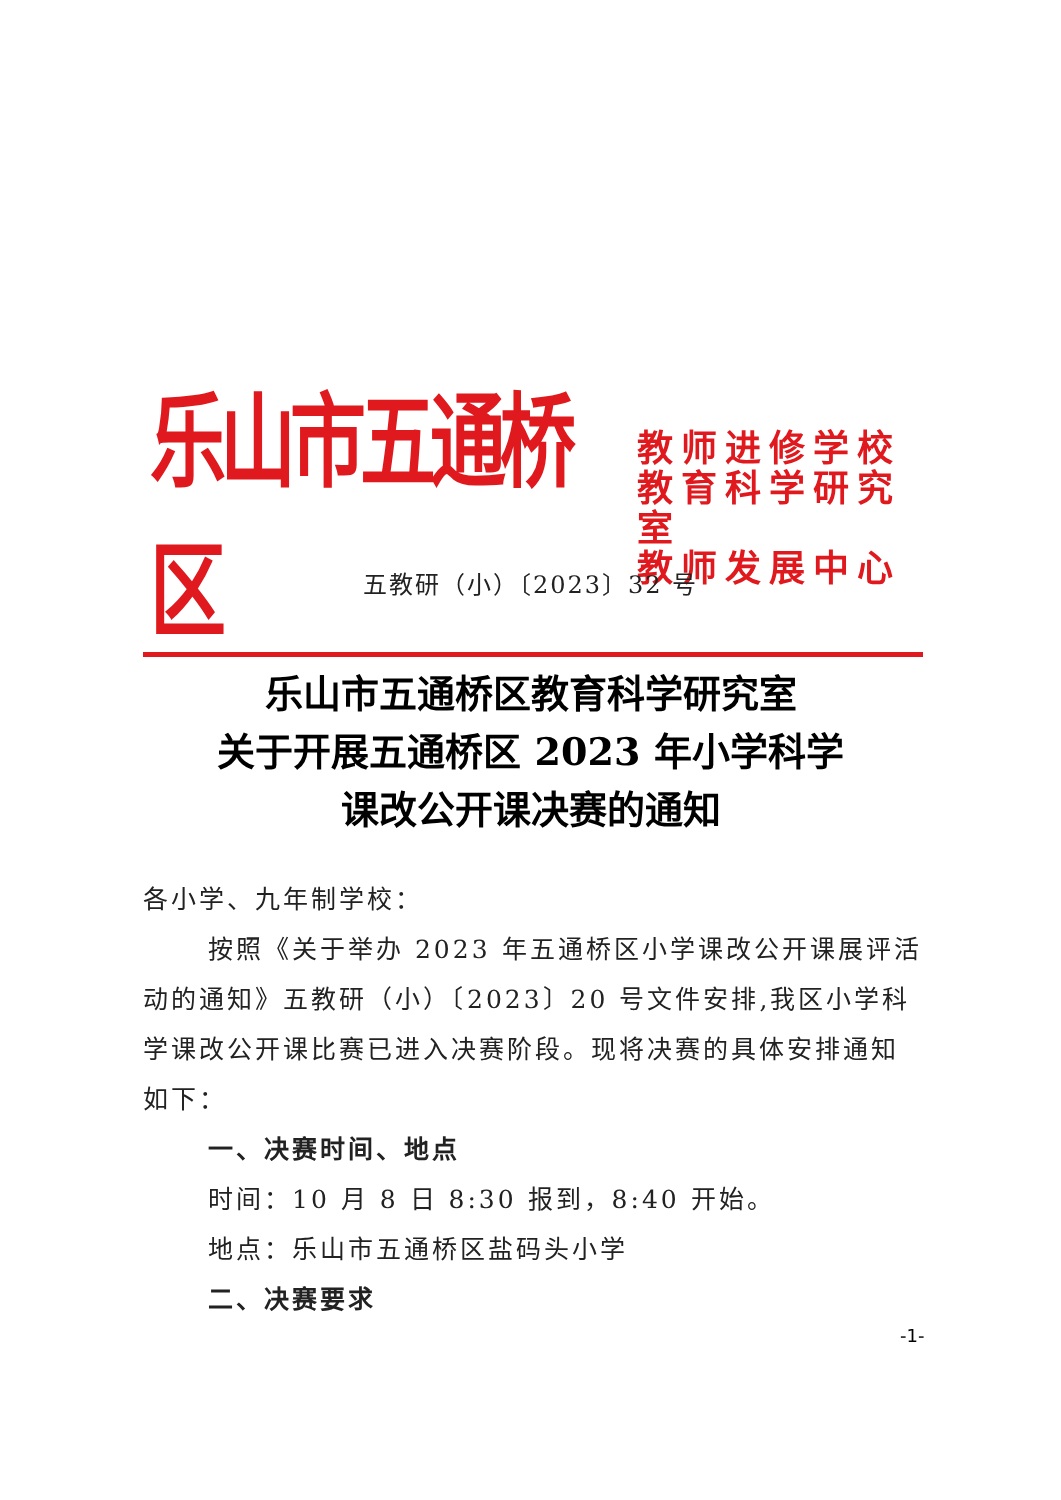乐山市五通桥区
教师进修学校
教育科学研究室
教师发展中心
五教研（小）〔2023〕32 号
乐山市五通桥区教育科学研究室
关于开展五通桥区 2023 年小学科学
课改公开课决赛的通知
各小学、九年制学校：
按照《关于举办 2023 年五通桥区小学课改公开课展评活动的通知》五教研（小）〔2023〕20 号文件安排,我区小学科学课改公开课比赛已进入决赛阶段。现将决赛的具体安排通知如下：
一、决赛时间、地点
时间：10 月 8 日 8:30 报到，8:40 开始。
地点：乐山市五通桥区盐码头小学
二、决赛要求
-1-